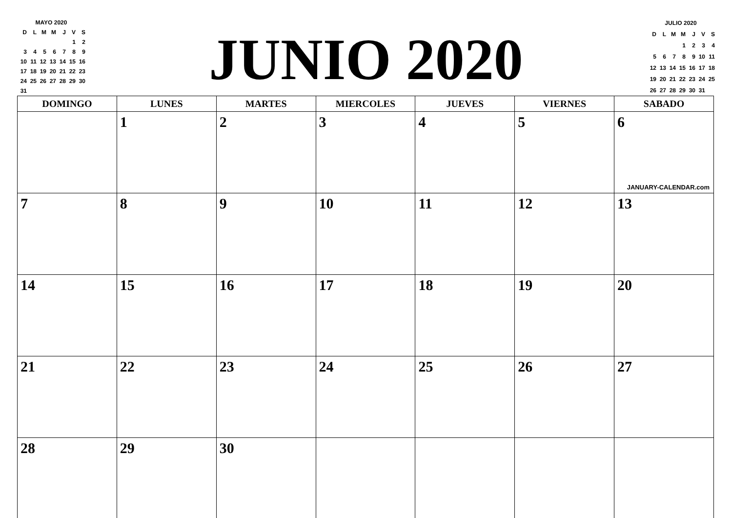| MAYO 2020 | | | | | | |
| D | L | M | M | J | V | S |
| | | | | | 1 | 2 |
| 3 | 4 | 5 | 6 | 7 | 8 | 9 |
| 10 | 11 | 12 | 13 | 14 | 15 | 16 |
| 17 | 18 | 19 | 20 | 21 | 22 | 23 |
| 24 | 25 | 26 | 27 | 28 | 29 | 30 |
| 31 | | | | | | |
JUNIO 2020
| JULIO 2020 | | | | | | |
| D | L | M | M | J | V | S |
| | | | 1 | 2 | 3 | 4 |
| 5 | 6 | 7 | 8 | 9 | 10 | 11 |
| 12 | 13 | 14 | 15 | 16 | 17 | 18 |
| 19 | 20 | 21 | 22 | 23 | 24 | 25 |
| 26 | 27 | 28 | 29 | 30 | 31 | |
| DOMINGO | LUNES | MARTES | MIERCOLES | JUEVES | VIERNES | SABADO |
| --- | --- | --- | --- | --- | --- | --- |
| | 1 | 2 | 3 | 4 | 5 | 6 JANUARY-CALENDAR.com |
| 7 | 8 | 9 | 10 | 11 | 12 | 13 |
| 14 | 15 | 16 | 17 | 18 | 19 | 20 |
| 21 | 22 | 23 | 24 | 25 | 26 | 27 |
| 28 | 29 | 30 | | | | |